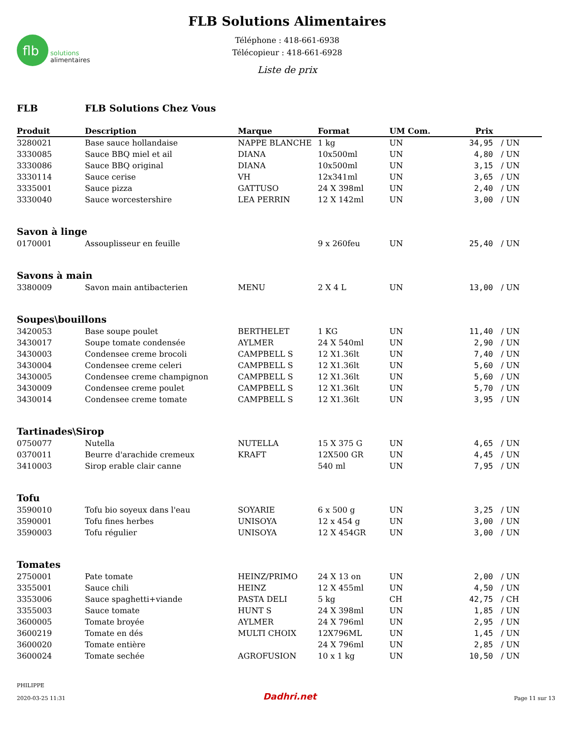flb
solutions
alimentaires
FLB Solutions Alimentaires
Téléphone : 418-661-6938
Télécopieur : 418-661-6928
Liste de prix
FLB FLB Solutions Chez Vous
| Produit | Description | Marque | Format | UM Com. | Prix | |
| --- | --- | --- | --- | --- | --- | --- |
| 3280021 | Base sauce hollandaise | NAPPE BLANCHE | 1 kg | UN | 34,95 | / UN |
| 3330085 | Sauce BBQ miel et ail | DIANA | 10x500ml | UN | 4,80 | / UN |
| 3330086 | Sauce BBQ original | DIANA | 10x500ml | UN | 3,15 | / UN |
| 3330114 | Sauce cerise | VH | 12x341ml | UN | 3,65 | / UN |
| 3335001 | Sauce pizza | GATTUSO | 24 X 398ml | UN | 2,40 | / UN |
| 3330040 | Sauce worcestershire | LEA PERRIN | 12 X 142ml | UN | 3,00 | / UN |
| Savon à linge | | | | | | |
| 0170001 | Assouplisseur en feuille | | 9 x 260feu | UN | 25,40 | / UN |
| Savons à main | | | | | | |
| 3380009 | Savon main antibacterien | MENU | 2 X 4 L | UN | 13,00 | / UN |
| Soupes\bouillons | | | | | | |
| 3420053 | Base soupe poulet | BERTHELET | 1 KG | UN | 11,40 | / UN |
| 3430017 | Soupe tomate condensée | AYLMER | 24 X 540ml | UN | 2,90 | / UN |
| 3430003 | Condensee creme brocoli | CAMPBELL S | 12 X1.36lt | UN | 7,40 | / UN |
| 3430004 | Condensee creme celeri | CAMPBELL S | 12 X1.36lt | UN | 5,60 | / UN |
| 3430005 | Condensee creme champignon | CAMPBELL S | 12 X1.36lt | UN | 5,60 | / UN |
| 3430009 | Condensee creme poulet | CAMPBELL S | 12 X1.36lt | UN | 5,70 | / UN |
| 3430014 | Condensee creme tomate | CAMPBELL S | 12 X1.36lt | UN | 3,95 | / UN |
| Tartinades\Sirop | | | | | | |
| 0750077 | Nutella | NUTELLA | 15 X 375 G | UN | 4,65 | / UN |
| 0370011 | Beurre d'arachide cremeux | KRAFT | 12X500 GR | UN | 4,45 | / UN |
| 3410003 | Sirop erable clair canne | | 540 ml | UN | 7,95 | / UN |
| Tofu | | | | | | |
| 3590010 | Tofu bio soyeux dans l'eau | SOYARIE | 6 x 500 g | UN | 3,25 | / UN |
| 3590001 | Tofu fines herbes | UNISOYA | 12 x 454 g | UN | 3,00 | / UN |
| 3590003 | Tofu régulier | UNISOYA | 12 X 454GR | UN | 3,00 | / UN |
| Tomates | | | | | | |
| 2750001 | Pate tomate | HEINZ/PRIMO | 24 X 13 on | UN | 2,00 | / UN |
| 3355001 | Sauce chili | HEINZ | 12 X 455ml | UN | 4,50 | / UN |
| 3353006 | Sauce spaghetti+viande | PASTA DELI | 5 kg | CH | 42,75 | / CH |
| 3355003 | Sauce tomate | HUNT S | 24 X 398ml | UN | 1,85 | / UN |
| 3600005 | Tomate broyée | AYLMER | 24 X 796ml | UN | 2,95 | / UN |
| 3600219 | Tomate en dés | MULTI CHOIX | 12X796ML | UN | 1,45 | / UN |
| 3600020 | Tomate entière | | 24 X 796ml | UN | 2,85 | / UN |
| 3600024 | Tomate sechée | AGROFUSION | 10 x 1 kg | UN | 10,50 | / UN |
PHILIPPE
2020-03-25 11:31
Dadhri.net
Page 11 sur 13